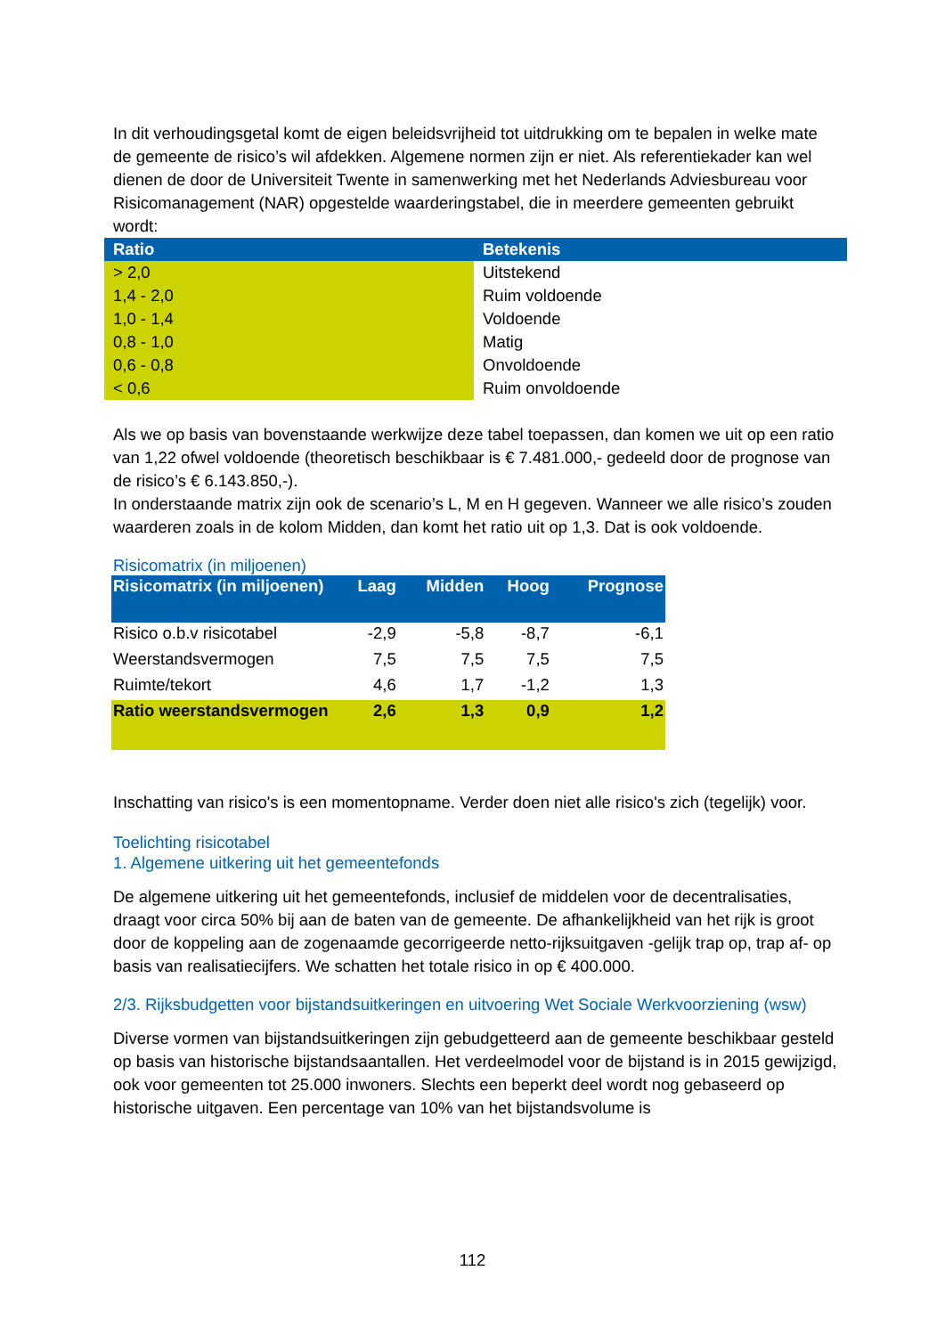In dit verhoudingsgetal komt de eigen beleidsvrijheid tot uitdrukking om te bepalen in welke mate de gemeente de risico’s wil afdekken. Algemene normen zijn er niet. Als referentiekader kan wel dienen de door de Universiteit Twente in samenwerking met het Nederlands Adviesbureau voor Risicomanagement (NAR) opgestelde waarderingstabel, die in meerdere gemeenten gebruikt wordt:
| Ratio | Betekenis |
| --- | --- |
| > 2,0 | Uitstekend |
| 1,4 - 2,0 | Ruim voldoende |
| 1,0 - 1,4 | Voldoende |
| 0,8 - 1,0 | Matig |
| 0,6 - 0,8 | Onvoldoende |
| < 0,6 | Ruim onvoldoende |
Als we op basis van bovenstaande werkwijze deze tabel toepassen, dan komen we uit op een ratio van 1,22 ofwel voldoende (theoretisch beschikbaar is € 7.481.000,- gedeeld door de prognose van de risico’s € 6.143.850,-).
In onderstaande matrix zijn ook de scenario’s L, M en H gegeven. Wanneer we alle risico’s zouden waarderen zoals in de kolom Midden, dan komt het ratio uit op 1,3. Dat is ook voldoende.
Risicomatrix (in miljoenen)
| Risicomatrix (in miljoenen) | Laag | Midden | Hoog | Prognose |
| --- | --- | --- | --- | --- |
| Risico o.b.v risicotabel | -2,9 | -5,8 | -8,7 | -6,1 |
| Weerstandsvermogen | 7,5 | 7,5 | 7,5 | 7,5 |
| Ruimte/tekort | 4,6 | 1,7 | -1,2 | 1,3 |
| Ratio weerstandsvermogen | 2,6 | 1,3 | 0,9 | 1,2 |
Inschatting van risico's is een momentopname. Verder doen niet alle risico's zich (tegelijk) voor.
Toelichting risicotabel
1. Algemene uitkering uit het gemeentefonds
De algemene uitkering uit het gemeentefonds, inclusief de middelen voor de decentralisaties, draagt voor circa 50% bij aan de baten van de gemeente. De afhankelijkheid van het rijk is groot door de koppeling aan de zogenaamde gecorrigeerde netto-rijksuitgaven -gelijk trap op, trap af- op basis van realisatiecijfers. We schatten het totale risico in op € 400.000.
2/3. Rijksbudgetten voor bijstandsuitkeringen en uitvoering Wet Sociale Werkvoorziening (wsw)
Diverse vormen van bijstandsuitkeringen zijn gebudgetteerd aan de gemeente beschikbaar gesteld op basis van historische bijstandsaantallen. Het verdeelmodel voor de bijstand is in 2015 gewijzigd, ook voor gemeenten tot 25.000 inwoners. Slechts een beperkt deel wordt nog gebaseerd op historische uitgaven. Een percentage van 10% van het bijstandsvolume is
112